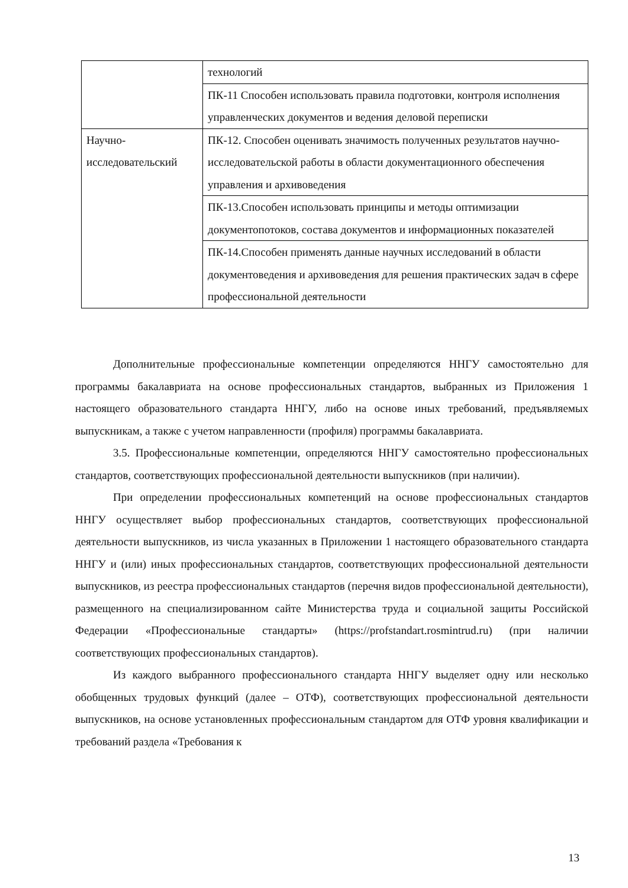| | технологий |
| | ПК-11 Способен использовать правила подготовки, контроля исполнения управленческих документов и ведения деловой переписки |
| Научно-исследовательский | ПК-12. Способен оценивать значимость полученных результатов научно-исследовательской работы в области документационного обеспечения управления и архивоведения |
| | ПК-13.Способен использовать принципы и методы оптимизации документопотоков, состава документов и информационных показателей |
| | ПК-14.Способен применять данные научных исследований в области документоведения и архивоведения для решения практических задач в сфере профессиональной деятельности |
Дополнительные профессиональные компетенции определяются ННГУ самостоятельно для программы бакалавриата на основе профессиональных стандартов, выбранных из Приложения 1 настоящего образовательного стандарта ННГУ, либо на основе иных требований, предъявляемых выпускникам, а также с учетом направленности (профиля) программы бакалавриата.
3.5. Профессиональные компетенции, определяются ННГУ самостоятельно профессиональных стандартов, соответствующих профессиональной деятельности выпускников (при наличии).
При определении профессиональных компетенций на основе профессиональных стандартов ННГУ осуществляет выбор профессиональных стандартов, соответствующих профессиональной деятельности выпускников, из числа указанных в Приложении 1 настоящего образовательного стандарта ННГУ и (или) иных профессиональных стандартов, соответствующих профессиональной деятельности выпускников, из реестра профессиональных стандартов (перечня видов профессиональной деятельности), размещенного на специализированном сайте Министерства труда и социальной защиты Российской Федерации «Профессиональные стандарты» (https://profstandart.rosmintrud.ru) (при наличии соответствующих профессиональных стандартов).
Из каждого выбранного профессионального стандарта ННГУ выделяет одну или несколько обобщенных трудовых функций (далее – ОТФ), соответствующих профессиональной деятельности выпускников, на основе установленных профессиональным стандартом для ОТФ уровня квалификации и требований раздела «Требования к
13